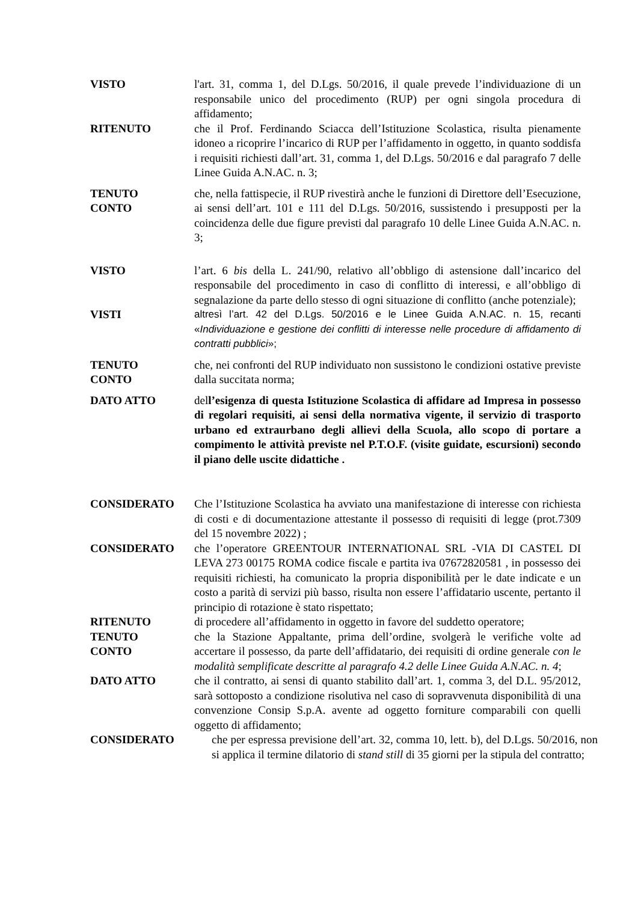VISTO l'art. 31, comma 1, del D.Lgs. 50/2016, il quale prevede l’individuazione di un responsabile unico del procedimento (RUP) per ogni singola procedura di affidamento;
RITENUTO che il Prof. Ferdinando Sciacca dell’Istituzione Scolastica, risulta pienamente idoneo a ricoprire l’incarico di RUP per l’affidamento in oggetto, in quanto soddisfa i requisiti richiesti dall’art. 31, comma 1, del D.Lgs. 50/2016 e dal paragrafo 7 delle Linee Guida A.N.AC. n. 3;
TENUTO
CONTO
che, nella fattispecie, il RUP rivestirà anche le funzioni di Direttore dell’Esecuzione, ai sensi dell’art. 101 e 111 del D.Lgs. 50/2016, sussistendo i presupposti per la coincidenza delle due figure previsti dal paragrafo 10 delle Linee Guida A.N.AC. n. 3;
VISTO l’art. 6 bis della L. 241/90, relativo all’obbligo di astensione dall’incarico del responsabile del procedimento in caso di conflitto di interessi, e all’obbligo di segnalazione da parte dello stesso di ogni situazione di conflitto (anche potenziale);
VISTI altresì l’art. 42 del D.Lgs. 50/2016 e le Linee Guida A.N.AC. n. 15, recanti «Individuazione e gestione dei conflitti di interesse nelle procedure di affidamento di contratti pubblici»;
TENUTO
CONTO
che, nei confronti del RUP individuato non sussistono le condizioni ostative previste dalla succitata norma;
DATO ATTO dell’esigenza di questa Istituzione Scolastica di affidare ad Impresa in possesso di regolari requisiti, ai sensi della normativa vigente, il servizio di trasporto urbano ed extraurbano degli allievi della Scuola, allo scopo di portare a compimento le attività previste nel P.T.O.F. (visite guidate, escursioni) secondo il piano delle uscite didattiche .
CONSIDERATO Che l’Istituzione Scolastica ha avviato una manifestazione di interesse con richiesta di costi e di documentazione attestante il possesso di requisiti di legge (prot.7309 del 15 novembre 2022) ;
CONSIDERATO che l’operatore GREENTOUR INTERNATIONAL SRL -VIA DI CASTEL DI LEVA 273 00175 ROMA codice fiscale e partita iva 07672820581 , in possesso dei requisiti richiesti, ha comunicato la propria disponibilità per le date indicate e un costo a parità di servizi più basso, risulta non essere l’affidatario uscente, pertanto il principio di rotazione è stato rispettato;
RITENUTO di procedere all’affidamento in oggetto in favore del suddetto operatore;
TENUTO
CONTO
che la Stazione Appaltante, prima dell’ordine, svolgerà le verifiche volte ad accertare il possesso, da parte dell’affidatario, dei requisiti di ordine generale con le modalità semplificate descritte al paragrafo 4.2 delle Linee Guida A.N.AC. n. 4;
DATO ATTO che il contratto, ai sensi di quanto stabilito dall’art. 1, comma 3, del D.L. 95/2012, sarà sottoposto a condizione risolutiva nel caso di sopravvenuta disponibilità di una convenzione Consip S.p.A. avente ad oggetto forniture comparabili con quelli oggetto di affidamento;
CONSIDERATO che per espressa previsione dell’art. 32, comma 10, lett. b), del D.Lgs. 50/2016, non si applica il termine dilatorio di stand still di 35 giorni per la stipula del contratto;